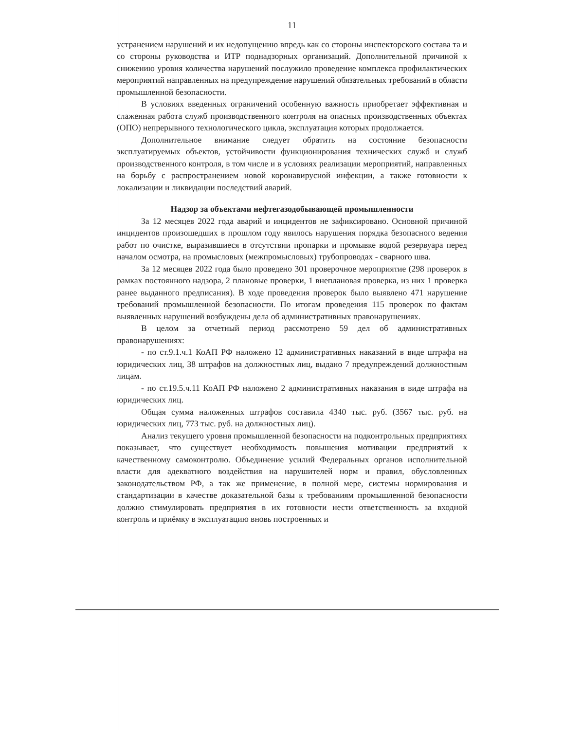11
устранением нарушений и их недопущению впредь как со стороны инспекторского состава та и со стороны руководства и ИТР поднадзорных организаций. Дополнительной причиной к снижению уровня количества нарушений послужило проведение комплекса профилактических мероприятий направленных на предупреждение нарушений обязательных требований в области промышленной безопасности.
В условиях введенных ограничений особенную важность приобретает эффективная и слаженная работа служб производственного контроля на опасных производственных объектах (ОПО) непрерывного технологического цикла, эксплуатация которых продолжается.
Дополнительное внимание следует обратить на состояние безопасности эксплуатируемых объектов, устойчивости функционирования технических служб и служб производственного контроля, в том числе и в условиях реализации мероприятий, направленных на борьбу с распространением новой коронавирусной инфекции, а также готовности к локализации и ликвидации последствий аварий.
Надзор за объектами нефтегазодобывающей промышленности
За 12 месяцев 2022 года аварий и инцидентов не зафиксировано. Основной причиной инцидентов произошедших в прошлом году явилось нарушения порядка безопасного ведения работ по очистке, выразившиеся в отсутствии пропарки и промывке водой резервуара перед началом осмотра, на промысловых (межпромысловых) трубопроводах - сварного шва.
За 12 месяцев 2022 года было проведено 301 проверочное мероприятие (298 проверок в рамках постоянного надзора, 2 плановые проверки, 1 внеплановая проверка, из них 1 проверка ранее выданного предписания). В ходе проведения проверок было выявлено 471 нарушение требований промышленной безопасности. По итогам проведения 115 проверок по фактам выявленных нарушений возбуждены дела об административных правонарушениях.
В целом за отчетный период рассмотрено 59 дел об административных правонарушениях:
- по ст.9.1.ч.1 КоАП РФ наложено 12 административных наказаний в виде штрафа на юридических лиц, 38 штрафов на должностных лиц, выдано 7 предупреждений должностным лицам.
- по ст.19.5.ч.11 КоАП РФ наложено 2 административных наказания в виде штрафа на юридических лиц.
Общая сумма наложенных штрафов составила 4340 тыс. руб. (3567 тыс. руб. на юридических лиц, 773 тыс. руб. на должностных лиц).
Анализ текущего уровня промышленной безопасности на подконтрольных предприятиях показывает, что существует необходимость повышения мотивации предприятий к качественному самоконтролю. Объединение усилий Федеральных органов исполнительной власти для адекватного воздействия на нарушителей норм и правил, обусловленных законодательством РФ, а так же применение, в полной мере, системы нормирования и стандартизации в качестве доказательной базы к требованиям промышленной безопасности должно стимулировать предприятия в их готовности нести ответственность за входной контроль и приёмку в эксплуатацию вновь построенных и